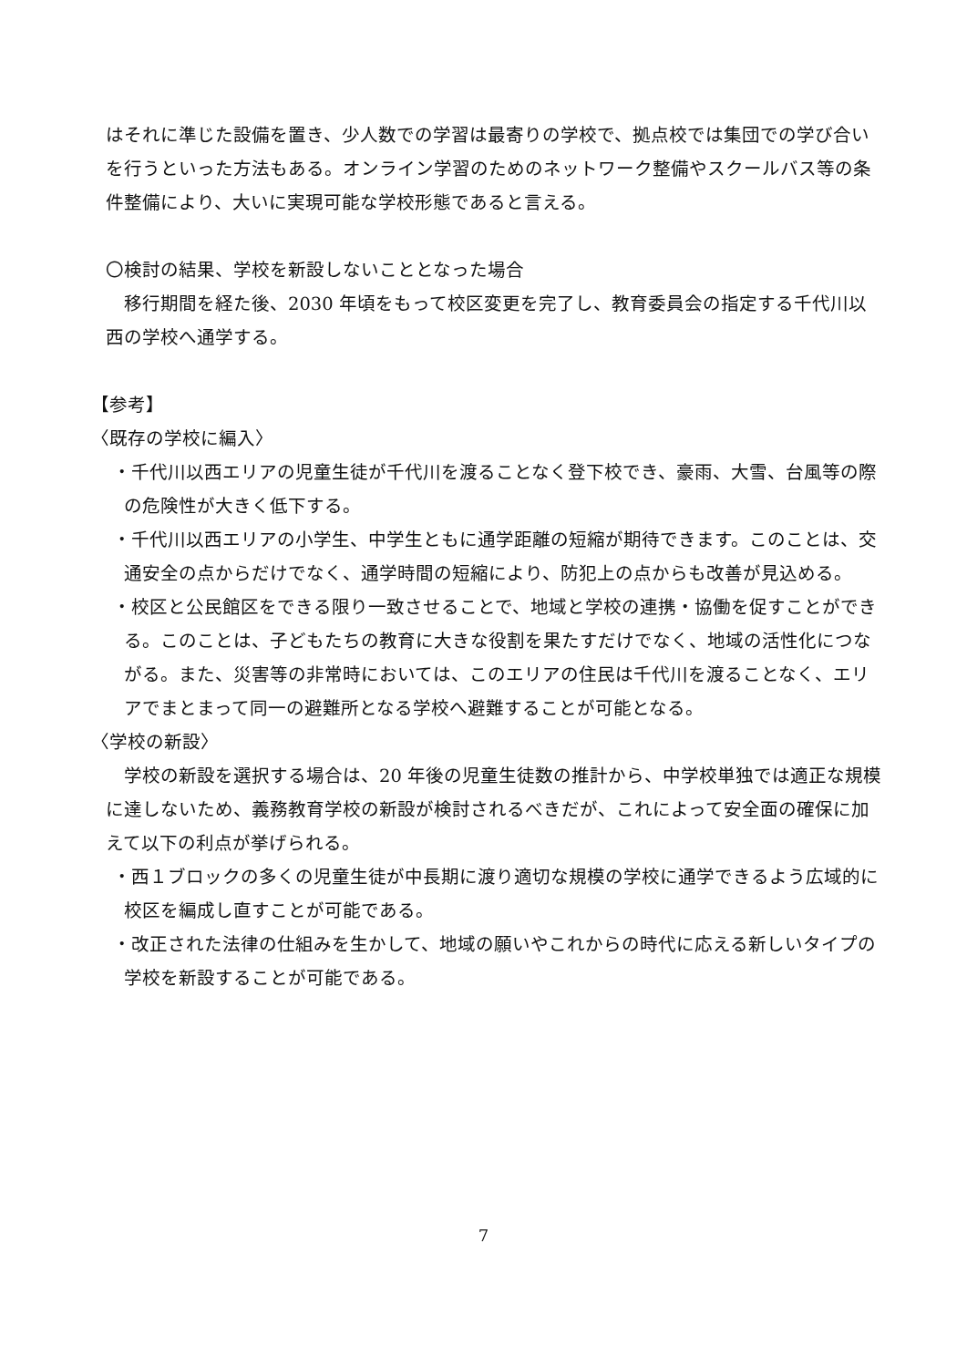はそれに準じた設備を置き、少人数での学習は最寄りの学校で、拠点校では集団での学び合いを行うといった方法もある。オンライン学習のためのネットワーク整備やスクールバス等の条件整備により、大いに実現可能な学校形態であると言える。
〇検討の結果、学校を新設しないこととなった場合
　移行期間を経た後、2030 年頃をもって校区変更を完了し、教育委員会の指定する千代川以西の学校へ通学する。
【参考】
〈既存の学校に編入〉
・千代川以西エリアの児童生徒が千代川を渡ることなく登下校でき、豪雨、大雪、台風等の際の危険性が大きく低下する。
・千代川以西エリアの小学生、中学生ともに通学距離の短縮が期待できます。このことは、交通安全の点からだけでなく、通学時間の短縮により、防犯上の点からも改善が見込める。
・校区と公民館区をできる限り一致させることで、地域と学校の連携・協働を促すことができる。このことは、子どもたちの教育に大きな役割を果たすだけでなく、地域の活性化につながる。また、災害等の非常時においては、このエリアの住民は千代川を渡ることなく、エリアでまとまって同一の避難所となる学校へ避難することが可能となる。
〈学校の新設〉
　学校の新設を選択する場合は、20 年後の児童生徒数の推計から、中学校単独では適正な規模に達しないため、義務教育学校の新設が検討されるべきだが、これによって安全面の確保に加えて以下の利点が挙げられる。
・西１ブロックの多くの児童生徒が中長期に渡り適切な規模の学校に通学できるよう広域的に校区を編成し直すことが可能である。
・改正された法律の仕組みを生かして、地域の願いやこれからの時代に応える新しいタイプの学校を新設することが可能である。
7